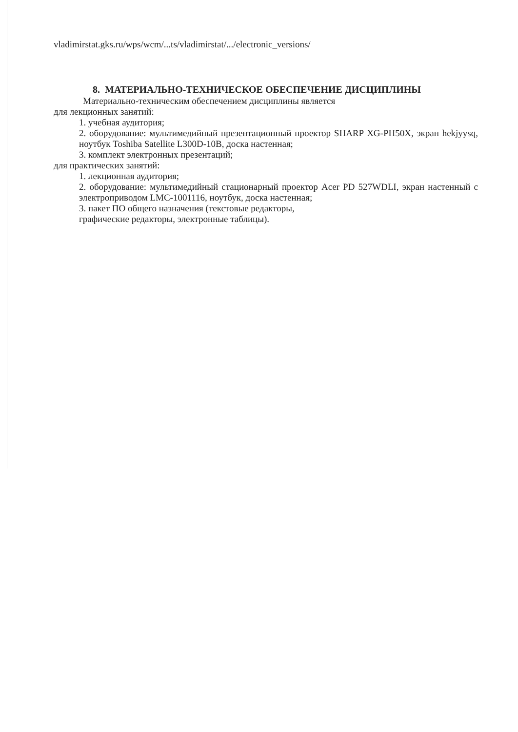vladimirstat.gks.ru/wps/wcm/...ts/vladimirstat/.../electronic_versions/
8. МАТЕРИАЛЬНО-ТЕХНИЧЕСКОЕ ОБЕСПЕЧЕНИЕ ДИСЦИПЛИНЫ
Материально-техническим обеспечением дисциплины является
для лекционных занятий:
1. учебная аудитория;
2. оборудование: мультимедийный презентационный проектор SHARP XG-PH50X, экран hekjyysq, ноутбук Toshiba Satellite L300D-10B, доска настенная;
3. комплект электронных презентаций;
для практических занятий:
1. лекционная аудитория;
2. оборудование: мультимедийный стационарный проектор Acer PD 527WDLI, экран настенный с электроприводом LMC-1001116, ноутбук, доска настенная;
3. пакет ПО общего назначения (текстовые редакторы,
графические редакторы, электронные таблицы).